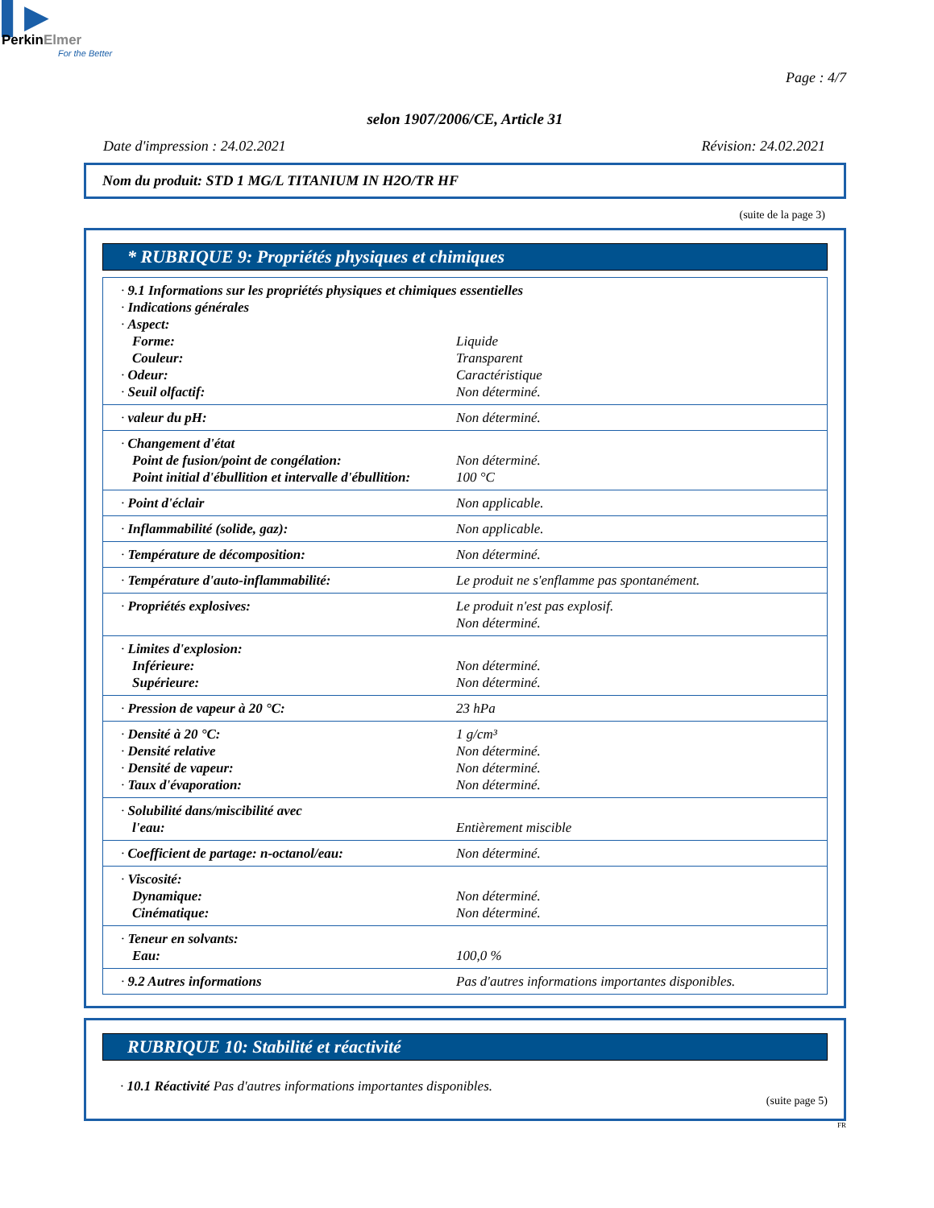▌▶
PerkinElmer
For the Better
Page : 4/7
selon 1907/2006/CE, Article 31
Date d'impression : 24.02.2021 Révision: 24.02.2021
Nom du produit: STD 1 MG/L TITANIUM IN H2O/TR HF
(suite de la page 3)
* RUBRIQUE 9: Propriétés physiques et chimiques
| · 9.1 Informations sur les propriétés physiques et chimiques essentielles | |
| · Indications générales | |
| · Aspect: | |
| Forme: | Liquide |
| Couleur: | Transparent |
| · Odeur: | Caractéristique |
| · Seuil olfactif: | Non déterminé. |
| · valeur du pH: | Non déterminé. |
| · Changement d'état | |
| Point de fusion/point de congélation: | Non déterminé. |
| Point initial d'ébullition et intervalle d'ébullition: | 100 °C |
| · Point d'éclair | Non applicable. |
| · Inflammabilité (solide, gaz): | Non applicable. |
| · Température de décomposition: | Non déterminé. |
| · Température d'auto-inflammabilité: | Le produit ne s'enflamme pas spontanément. |
| · Propriétés explosives: | Le produit n'est pas explosif. Non déterminé. |
| · Limites d'explosion: | |
| Inférieure: | Non déterminé. |
| Supérieure: | Non déterminé. |
| · Pression de vapeur à 20 °C: | 23 hPa |
| · Densité à 20 °C: | 1 g/cm³ |
| · Densité relative | Non déterminé. |
| · Densité de vapeur: | Non déterminé. |
| · Taux d'évaporation: | Non déterminé. |
| · Solubilité dans/miscibilité avec | |
| l'eau: | Entièrement miscible |
| · Coefficient de partage: n-octanol/eau: | Non déterminé. |
| · Viscosité: | |
| Dynamique: | Non déterminé. |
| Cinématique: | Non déterminé. |
| · Teneur en solvants: | |
| Eau: | 100,0 % |
| · 9.2 Autres informations | Pas d'autres informations importantes disponibles. |
RUBRIQUE 10: Stabilité et réactivité
· 10.1 Réactivité Pas d'autres informations importantes disponibles.
(suite page 5)
FR